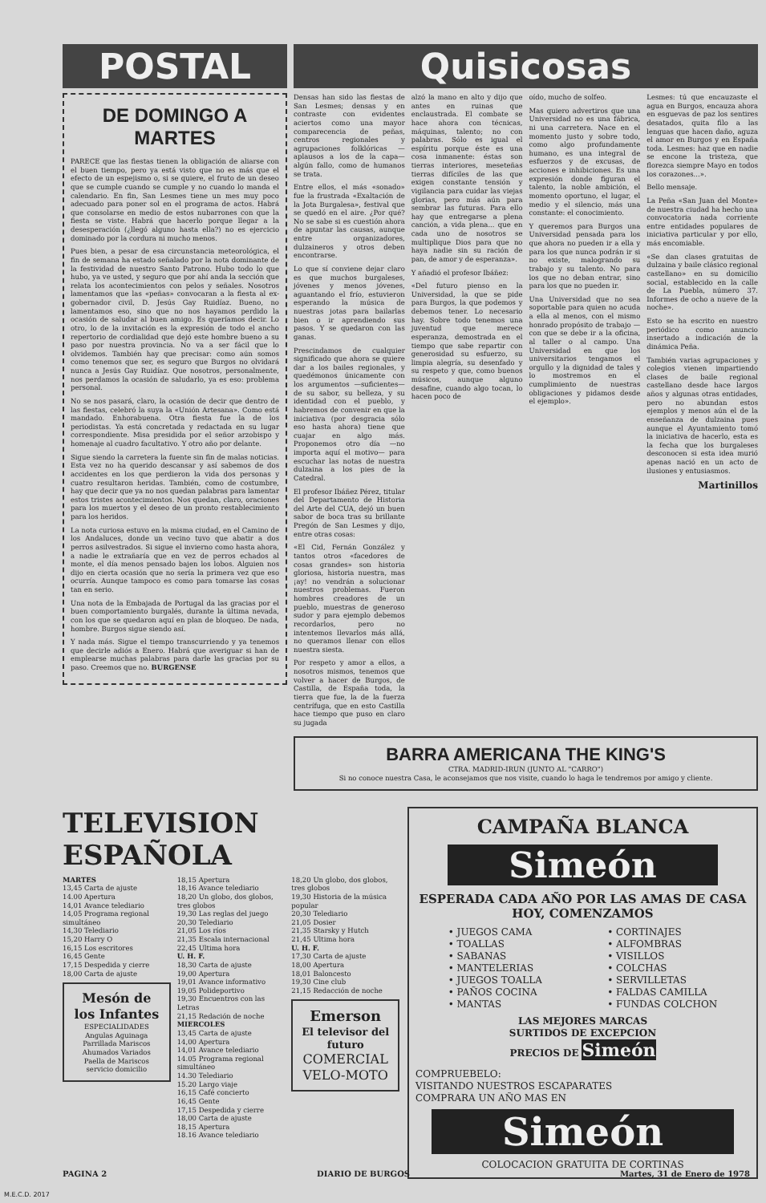POSTAL
DE DOMINGO A MARTES
PARECE que las fiestas tienen la obligación de aliarse con el buen tiempo, pero ya está visto que no es más que el efecto de un espejismo o, si se quiere, el fruto de un deseo que se cumple cuando se cumple y no cuando lo manda el calendario. En fin, San Lesmes tiene un mes muy poco adecuado para poner sol en el programa de actos. Habrá que consolarse en medio de estos nubarrones con que la fiesta se viste. Habrá que hacerlo porque llegar a la desesperación (¿llegó alguno hasta ella?) no es ejercicio dominado por la cordura ni mucho menos.
Pues bien, a pesar de esa circunstancia meteorológica, el fin de semana ha estado señalado por la nota dominante de la festividad de nuestro Santo Patrono. Hubo todo lo que hubo, ya ve usted, y seguro que por ahí anda la sección que relata los acontecimientos con pelos y señales. Nosotros lamentamos que las «peñas» convocaran a la fiesta al ex-gobernador civil, D. Jesús Gay Ruidíaz. Bueno, no lamentamos eso, sino que no nos hayamos perdido la ocasión de saludar al buen amigo. Es queríamos decir. Lo otro, lo de la invitación es la expresión de todo el ancho repertorio de cordialidad que dejó este hombre bueno a su paso por nuestra provincia. No va a ser fácil que lo olvidemos. También hay que precisar: como aún somos como tenemos que ser, es seguro que Burgos no olvidará nunca a Jesús Gay Ruidíaz. Que nosotros, personalmente, nos perdamos la ocasión de saludarlo, ya es eso: problema personal.
No se nos pasará, claro, la ocasión de decir que dentro de las fiestas, celebró la suya la «Unión Artesana». Como está mandado. Enhorabuena. Otra fiesta fue la de los periodistas. Ya está concretada y redactada en su lugar correspondiente. Misa presidida por el señor arzobispo y homenaje al cuadro facultativo. Y otro año por delante.
Sigue siendo la carretera la fuente sin fin de malas noticias. Esta vez no ha querido descansar y así sabemos de dos accidentes en los que perdieron la vida dos personas y cuatro resultaron heridas. También, como de costumbre, hay que decir que ya no nos quedan palabras para lamentar estos tristes acontecimientos. Nos quedan, claro, oraciones para los muertos y el deseo de un pronto restablecimiento para los heridos.
La nota curiosa estuvo en la misma ciudad, en el Camino de los Andaluces, donde un vecino tuvo que abatir a dos perros asilvestrados. Si sigue el invierno como hasta ahora, a nadie le extrañaría que en vez de perros echados al monte, el día menos pensado bajen los lobos. Alguien nos dijo en cierta ocasión que no sería la primera vez que eso ocurría. Aunque tampoco es como para tomarse las cosas tan en serio.
Una nota de la Embajada de Portugal da las gracias por el buen comportamiento burgalés, durante la última nevada, con los que se quedaron aquí en plan de bloqueo. De nada, hombre. Burgos sigue siendo así.
Y nada más. Sigue el tiempo transcurriendo y ya tenemos que decirle adiós a Enero. Habrá que averiguar si han de emplearse muchas palabras para darle las gracias por su paso. Creemos que no. BURGENSE
Quisicosas
Densas han sido las fiestas de San Lesmes; densas y en contraste con evidentes aciertos como una mayor comparecencia de peñas, centros regionales y agrupaciones folklóricas —aplausos a los de la capa— algún fallo, como de humanos se trata.
Entre ellos, el más «sonado» fue la frustrada «Exaltación de la Jota Burgalesa», festival que se quedó en el aire. ¿Por qué? No se sabe si es cuestión ahora de apuntar las causas, aunque entre organizadores, dulzaineros y otros deben encontrarse.
Lo que sí conviene dejar claro es que muchos burgaleses, jóvenes y menos jóvenes, aguantando el frío, estuvieron esperando la música de nuestras jotas para bailarlas bien o ir aprendiendo sus pasos. Y se quedaron con las ganas.
Prescindamos de cualquier significado que ahora se quiere dar a los bailes regionales, y quedémonos únicamente con los argumentos —suficientes— de su sabor, su belleza, y su identidad con el pueblo, y habremos de convenir en que la iniciativa (por desgracia sólo eso hasta ahora) tiene que cuajar en algo más. Proponemos otro día —no importa aquí el motivo— para escuchar las notas de nuestra dulzaina a los pies de la Catedral.
El profesor Ibáñez Pérez, titular del Departamento de Historia del Arte del CUA, dejó un buen sabor de boca tras su brillante Pregón de San Lesmes y dijo, entre otras cosas:
«El Cid, Fernán González y tantos otros «facedores de cosas grandes» son historia gloriosa, historia nuestra, mas ¡ay! no vendrán a solucionar nuestros problemas. Fueron hombres creadores de un pueblo, muestras de generoso sudor y para ejemplo debemos recordarlos, pero no intentemos llevarlos más allá, no queramos llenar con ellos nuestra siesta.
Por respeto y amor a ellos, a nosotros mismos, tenemos que volver a hacer de Burgos, de Castilla, de España toda, la tierra que fue, la de la fuerza centrífuga, que en esto Castilla hace tiempo que puso en claro su jugada
alzó la mano en alto y dijo que antes en ruinas que enclaustrada. El combate se hace ahora con técnicas, máquinas, talento; no con palabras. Sólo es igual el espíritu porque éste es una cosa inmanente: éstas son tierras interiores, meseteñas tierras difíciles de las que exigen constante tensión y vigilancia para cuidar las viejas glorias, pero más aún para sembrar las futuras. Para ello hay que entregarse a plena canción, a vida plena... que en cada uno de nosotros se multiplique Dios para que no haya nadie sin su ración de pan, de amor y de esperanza».
Y añadió el profesor Ibáñez:
«Del futuro pienso en la Universidad, la que se pide para Burgos, la que podemos y debemos tener. Lo necesario hay. Sobre todo tenemos una juventud que merece esperanza, demostrada en el tiempo que sabe repartir con generosidad su esfuerzo, su limpia alegría, su desenfado y su respeto y que, como buenos músicos, aunque alguno desafine, cuando algo tocan, lo hacen poco de
oído, mucho de solfeo.
Mas quiero advertiros que una Universidad no es una fábrica, ni una carretera. Nace en el momento justo y sobre todo, como algo profundamente humano, es una integral de esfuerzos y de excusas, de acciones e inhibiciones. Es una expresión donde figuran el talento, la noble ambición, el momento oportuno, el lugar, el medio y el silencio, más una constante: el conocimiento.
Y queremos para Burgos una Universidad pensada para los que ahora no pueden ir a ella y para los que nunca podrán ir si no existe, malogrando su trabajo y su talento. No para los que no deban entrar, sino para los que no pueden ir.
Una Universidad que no sea soportable para quien no acuda a ella al menos, con el mismo honrado propósito de trabajo —con que se debe ir a la oficina, al taller o al campo. Una Universidad en que los universitarios tengamos el orgullo y la dignidad de tales y lo mostremos en el cumplimiento de nuestras obligaciones y pidamos desde el ejemplo».
Lesmes: tú que encauzaste el agua en Burgos, encauza ahora en esguevas de paz los sentires desatados, quita filo a las lenguas que hacen daño, aguza el amor en Burgos y en España toda. Lesmes: haz que en nadie se encone la tristeza, que florezca siempre Mayo en todos los corazones...».
Bello mensaje.
La Peña «San Juan del Monte» de nuestra ciudad ha hecho una convocatoria nada corriente entre entidades populares de iniciativa particular y por ello, más encomiable.
«Se dan clases gratuitas de dulzaina y baile clásico regional castellano» en su domicilio social, establecido en la calle de La Puebla, número 37. Informes de ocho a nueve de la noche».
Esto se ha escrito en nuestro periódico como anuncio insertado a indicación de la dinámica Peña.
También varias agrupaciones y colegios vienen impartiendo clases de baile regional castellano desde hace largos años y algunas otras entidades, pero no abundan estos ejemplos y menos aún el de la enseñanza de dulzaina pues aunque el Ayuntamiento tomó la iniciativa de hacerlo, esta es la fecha que los burgaleses desconocen si esta idea murió apenas nació en un acto de ilusiones y entusiasmos.
Martinillos
BARRA AMERICANA THE KING'S
CTRA. MADRID-IRUN (JUNTO AL "CARRO")
Si no conoce nuestra Casa, le aconsejamos que nos visite, cuando lo haga le tendremos por amigo y cliente.
TELEVISION ESPAÑOLA
MARTES
13,45 Carta de ajuste
14.00 Apertura
14,01 Avance telediario
14,05 Programa regional simultáneo
14,30 Telediario
15,20 Harry O
16,15 Los escritores
16,45 Gente
17,15 Despedida y cierre
18,00 Carta de ajuste
Mesón de los Infantes
ESPECIALIDADES
Angulas Aguinaga
Parrillada Mariscos
Ahumados Variados
Paella de Mariscos
servicio domicilio
18,15 Apertura
18,16 Avance telediario
18,20 Un globo, dos globos, tres globos
19,30 Las reglas del juego
20,30 Telediario
21,05 Los ríos
21,35 Escala internacional
22,45 Ultima hora
U. H. F.
18,30 Carta de ajuste
19,00 Apertura
19,01 Avance informativo
19,05 Polideportivo
19,30 Encuentros con las Letras
21,15 Redación de noche
MIERCOLES
13,45 Carta de ajuste
14,00 Apertura
14,01 Avance telediario
14.05 Programa regional simultáneo
14.30 Telediario
15.20 Largo viaje
16,15 Café concierto
16,45 Gente
17,15 Despedida y cierre
18,00 Carta de ajuste
18,15 Apertura
18.16 Avance telediario
18,20 Un globo, dos globos, tres globos
19,30 Historia de la música popular
20,30 Telediario
21,05 Dosier
21,35 Starsky y Hutch
21,45 Ultima hora
U. H. F.
17,30 Carta de ajuste
18,00 Apertura
18,01 Baloncesto
19,30 Cine club
21,15 Redacción de noche
Emerson
El televisor del futuro
COMERCIAL VELO-MOTO
CAMPAÑA BLANCA
Simeón
ESPERADA CADA AÑO POR LAS AMAS DE CASA
HOY, COMENZAMOS
• JUEGOS CAMA
• TOALLAS
• SABANAS
• MANTELERIAS
• JUEGOS TOALLA
• PAÑOS COCINA
• MANTAS
• CORTINAJES
• ALFOMBRAS
• VISILLOS
• COLCHAS
• SERVILLETAS
• FALDAS CAMILLA
• FUNDAS COLCHON
LAS MEJORES MARCAS
SURTIDOS DE EXCEPCION
PRECIOS DE Simeón
COMPRUEBELO:
VISITANDO NUESTROS ESCAPARATES
COMPRARA UN AÑO MAS EN
Simeón
COLOCACION GRATUITA DE CORTINAS
PAGINA 2 DIARIO DE BURGOS Martes, 31 de Enero de 1978
M.E.C.D. 2017